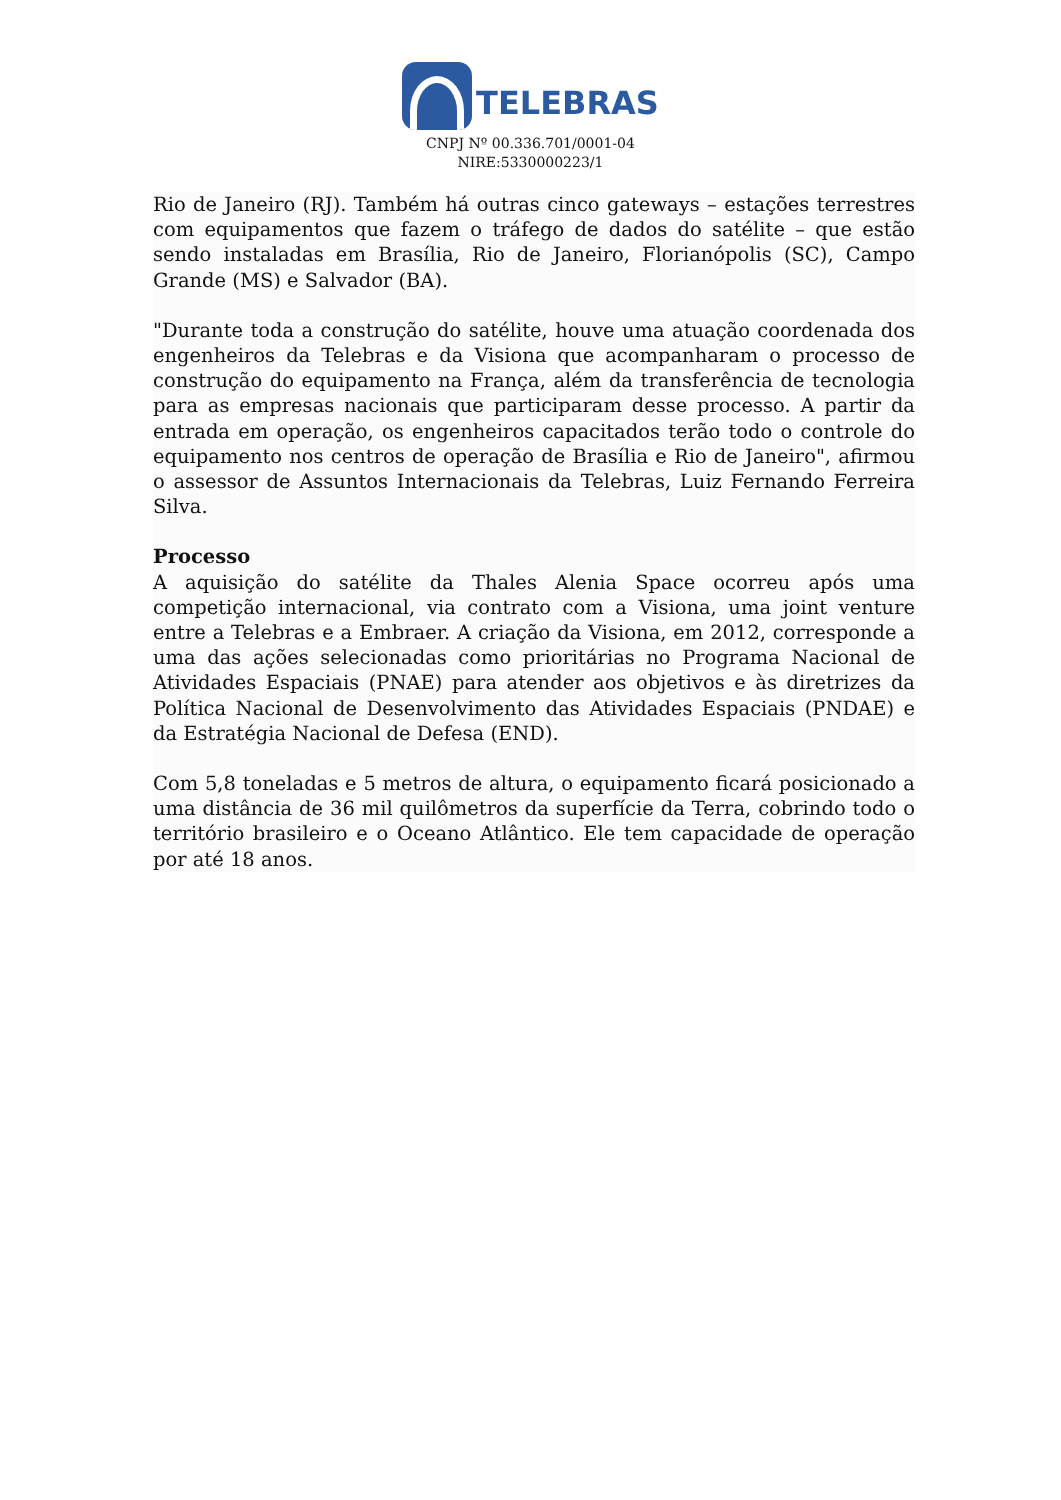TELEBRAS
CNPJ Nº 00.336.701/0001-04
NIRE:5330000223/1
Rio de Janeiro (RJ). Também há outras cinco gateways – estações terrestres com equipamentos que fazem o tráfego de dados do satélite – que estão sendo instaladas em Brasília, Rio de Janeiro, Florianópolis (SC), Campo Grande (MS) e Salvador (BA).
"Durante toda a construção do satélite, houve uma atuação coordenada dos engenheiros da Telebras e da Visiona que acompanharam o processo de construção do equipamento na França, além da transferência de tecnologia para as empresas nacionais que participaram desse processo. A partir da entrada em operação, os engenheiros capacitados terão todo o controle do equipamento nos centros de operação de Brasília e Rio de Janeiro", afirmou o assessor de Assuntos Internacionais da Telebras, Luiz Fernando Ferreira Silva.
Processo
A aquisição do satélite da Thales Alenia Space ocorreu após uma competição internacional, via contrato com a Visiona, uma joint venture entre a Telebras e a Embraer. A criação da Visiona, em 2012, corresponde a uma das ações selecionadas como prioritárias no Programa Nacional de Atividades Espaciais (PNAE) para atender aos objetivos e às diretrizes da Política Nacional de Desenvolvimento das Atividades Espaciais (PNDAE) e da Estratégia Nacional de Defesa (END).
Com 5,8 toneladas e 5 metros de altura, o equipamento ficará posicionado a uma distância de 36 mil quilômetros da superfície da Terra, cobrindo todo o território brasileiro e o Oceano Atlântico. Ele tem capacidade de operação por até 18 anos.